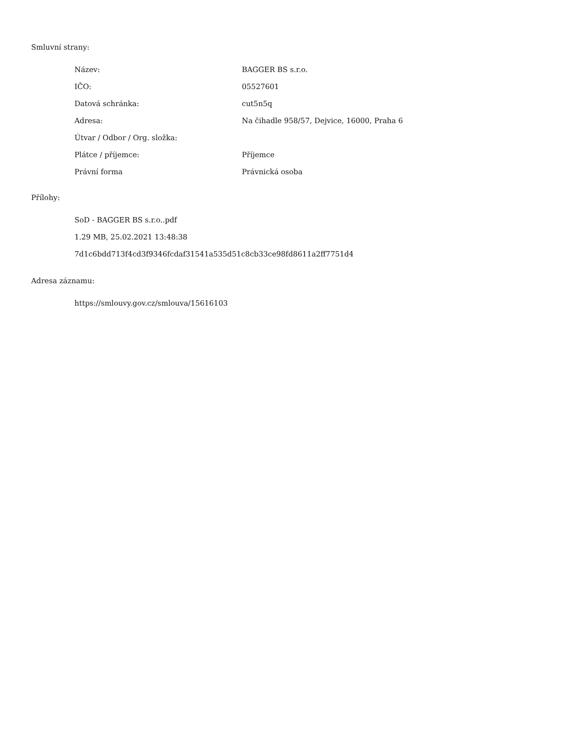Smluvní strany:
| Název: | BAGGER BS s.r.o. |
| IČO: | 05527601 |
| Datová schránka: | cut5n5q |
| Adresa: | Na čihadle 958/57, Dejvice, 16000, Praha 6 |
| Útvar / Odbor / Org. složka: | |
| Plátce / příjemce: | Příjemce |
| Právní forma | Právnická osoba |
Přílohy:
SoD - BAGGER BS s.r.o..pdf
1.29 MB, 25.02.2021 13:48:38
7d1c6bdd713f4cd3f9346fcdaf31541a535d51c8cb33ce98fd8611a2ff7751d4
Adresa záznamu:
https://smlouvy.gov.cz/smlouva/15616103